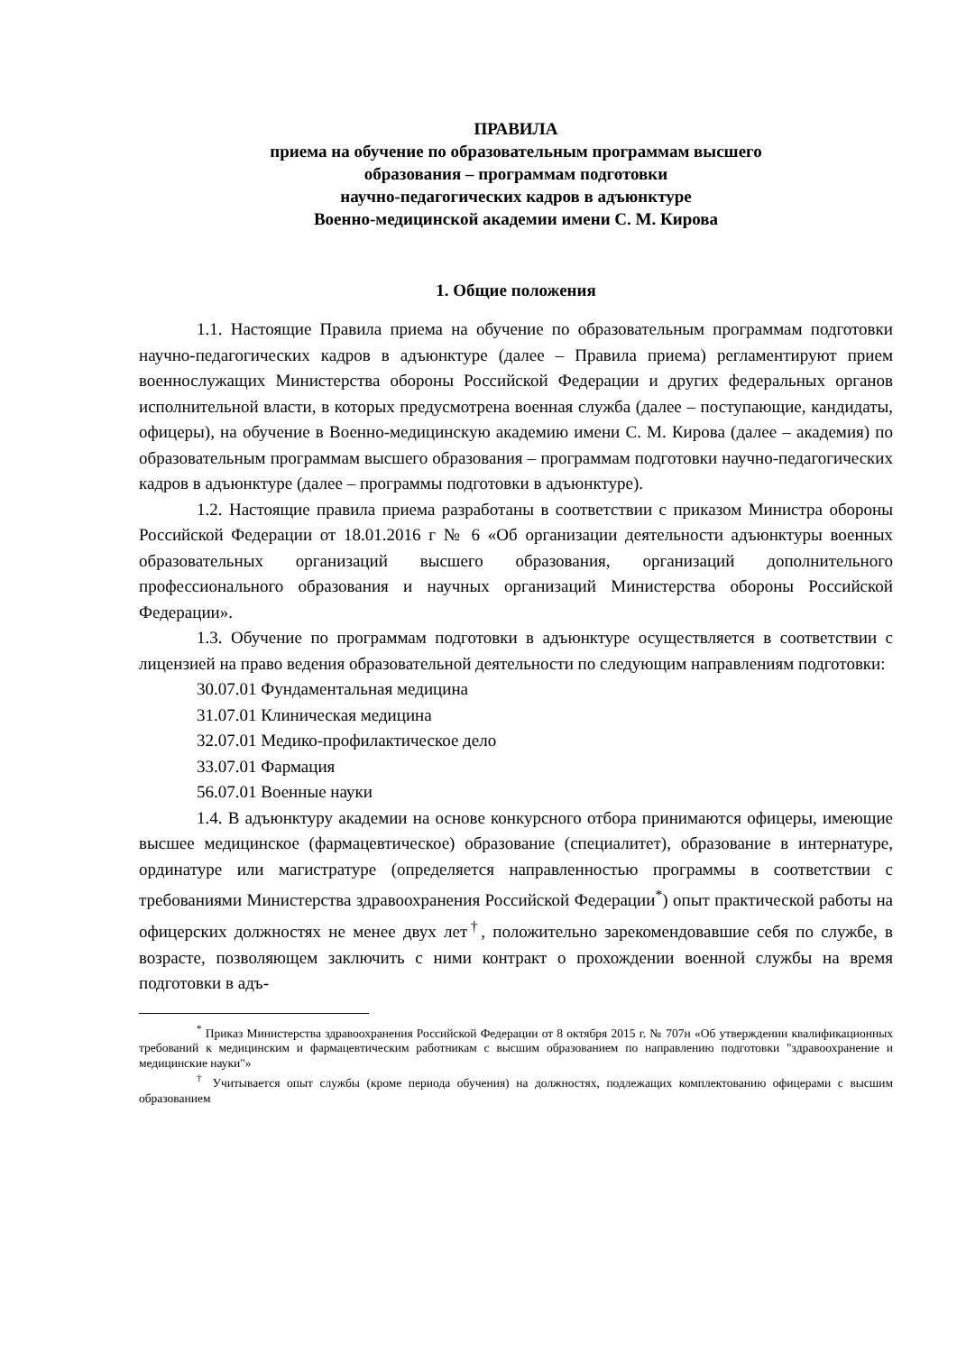ПРАВИЛА
приема на обучение по образовательным программам высшего
образования – программам подготовки
научно-педагогических кадров в адъюнктуре
Военно-медицинской академии имени С. М. Кирова
1. Общие положения
1.1. Настоящие Правила приема на обучение по образовательным программам подготовки научно-педагогических кадров в адъюнктуре (далее – Правила приема) регламентируют прием военнослужащих Министерства обороны Российской Федерации и других федеральных органов исполнительной власти, в которых предусмотрена военная служба (далее – поступающие, кандидаты, офицеры), на обучение в Военно-медицинскую академию имени С. М. Кирова (далее – академия) по образовательным программам высшего образования – программам подготовки научно-педагогических кадров в адъюнктуре (далее – программы подготовки в адъюнктуре).
1.2. Настоящие правила приема разработаны в соответствии с приказом Министра обороны Российской Федерации от 18.01.2016 г № 6 «Об организации деятельности адъюнктуры военных образовательных организаций высшего образования, организаций дополнительного профессионального образования и научных организаций Министерства обороны Российской Федерации».
1.3. Обучение по программам подготовки в адъюнктуре осуществляется в соответствии с лицензией на право ведения образовательной деятельности по следующим направлениям подготовки:
30.07.01 Фундаментальная медицина
31.07.01 Клиническая медицина
32.07.01 Медико-профилактическое дело
33.07.01 Фармация
56.07.01 Военные науки
1.4. В адъюнктуру академии на основе конкурсного отбора принимаются офицеры, имеющие высшее медицинское (фармацевтическое) образование (специалитет), образование в интернатуре, ординатуре или магистратуре (определяется направленностью программы в соответствии с требованиями Министерства здравоохранения Российской Федерации<sup>*</sup>) опыт практической работы на офицерских должностях не менее двух лет<sup>†</sup>, положительно зарекомендовавшие себя по службе, в возрасте, позволяющем заключить с ними контракт о прохождении военной службы на время подготовки в адъ-
<sup>*</sup> Приказ Министерства здравоохранения Российской Федерации от 8 октября 2015 г. № 707н «Об утверждении квалификационных требований к медицинским и фармацевтическим работникам с высшим образованием по направлению подготовки "здравоохранение и медицинские науки"»
<sup>†</sup> Учитывается опыт службы (кроме периода обучения) на должностях, подлежащих комплектованию офицерами с высшим образованием